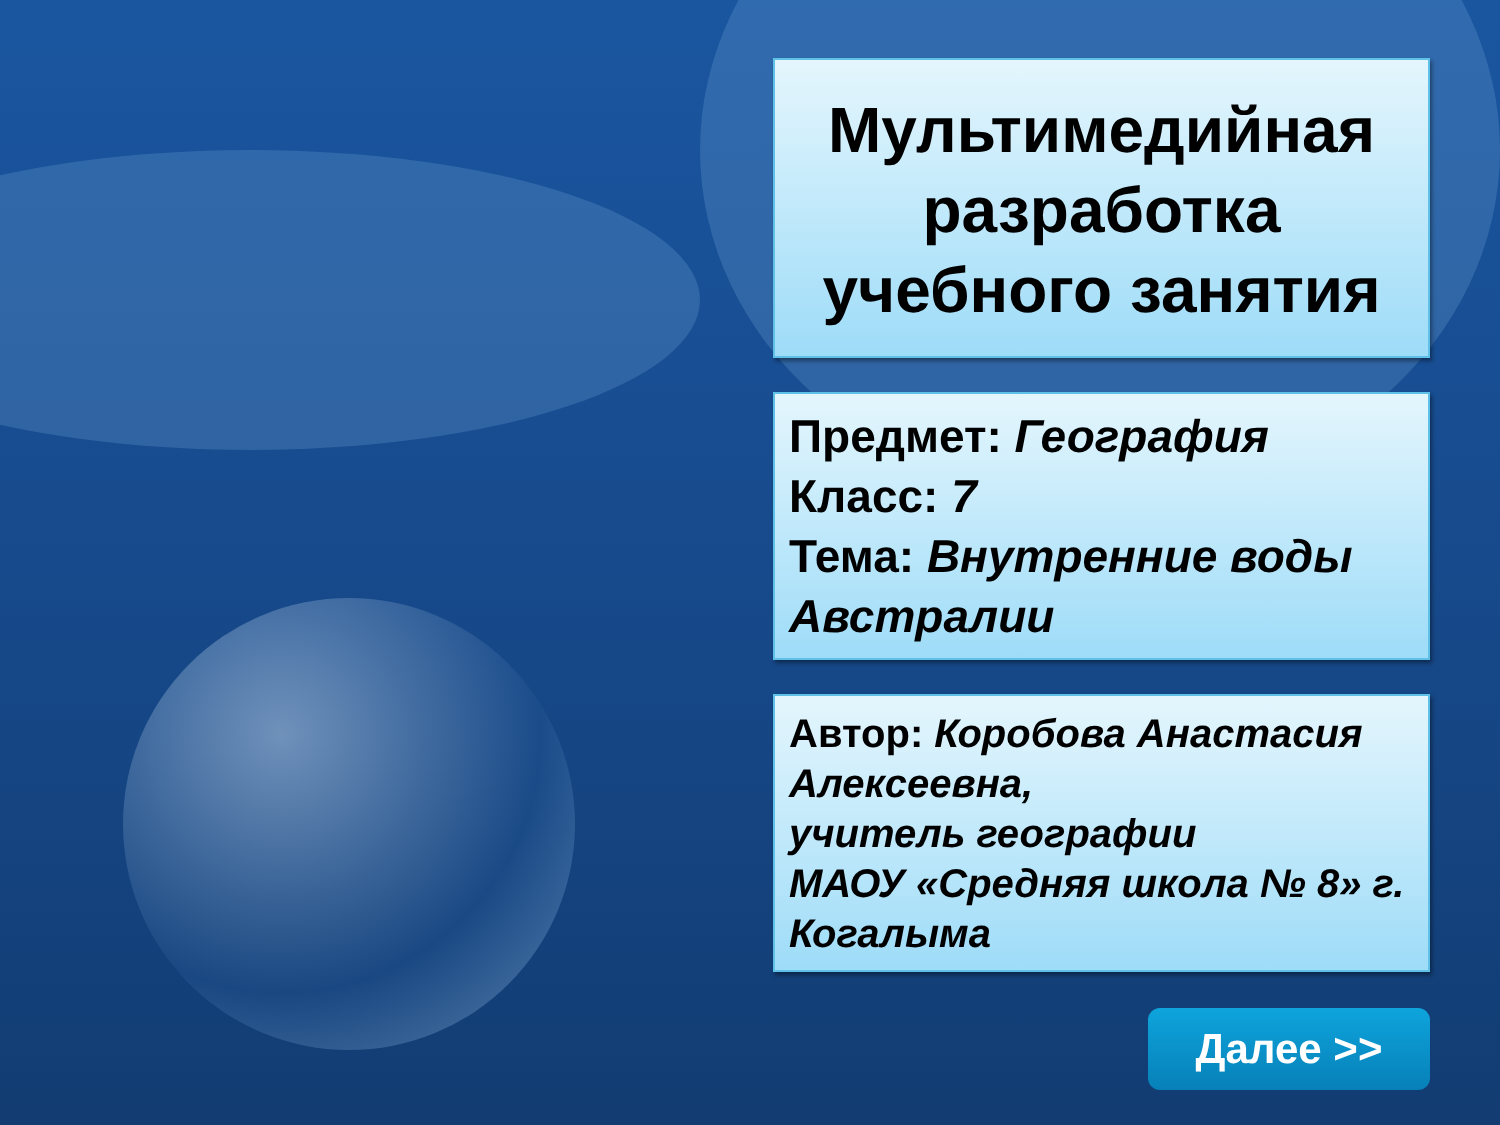Мультимедийная разработка учебного занятия
Предмет: География
Класс: 7
Тема: Внутренние воды Австралии
Автор: Коробова Анастасия Алексеевна,
учитель географии
МАОУ «Средняя школа № 8» г. Когалыма
Далее >>